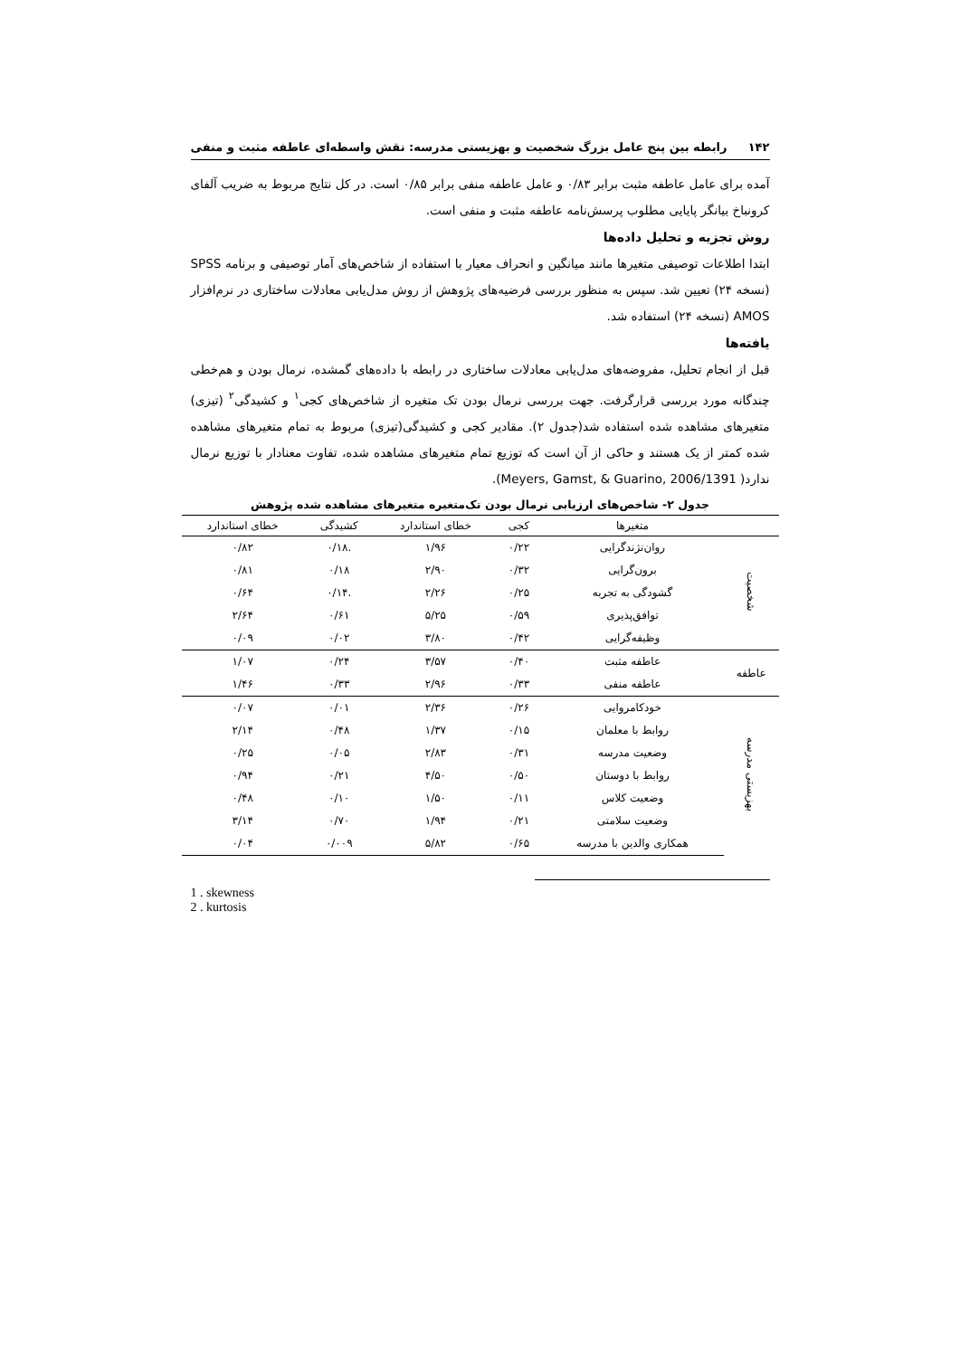۱۴۲ رابطه بین پنج عامل بزرگ شخصیت و بهزیستی مدرسه: نقش واسطه‌ای عاطفه مثبت و منفی
آمده برای عامل عاطفه مثبت برابر ۰/۸۳ و عامل عاطفه منفی برابر ۰/۸۵ است. در کل نتایج مربوط به ضریب آلفای کرونباخ بیانگر پایایی مطلوب پرسش‌نامه عاطفه مثبت و منفی است.
روش تجزیه و تحلیل داده‌ها
ابتدا اطلاعات توصیفی متغیرها مانند میانگین و انحراف معیار با استفاده از شاخص‌های آمار توصیفی و برنامه SPSS (نسخه ۲۴) تعیین شد. سپس به منظور بررسی فرضیه‌های پژوهش از روش مدل‌یابی معادلات ساختاری در نرم‌افزار AMOS (نسخه ۲۴) استفاده شد.
یافته‌ها
قبل از انجام تحلیل، مفروضه‌های مدل‌یابی معادلات ساختاری در رابطه با داده‌های گمشده، نرمال بودن و هم‌خطی چندگانه مورد بررسی قرارگرفت. جهت بررسی نرمال بودن تک متغیره از شاخص‌های کجی<sup>۱</sup> و کشیدگی<sup>۲</sup> (تیزی) متغیرهای مشاهده شده استفاده شد(جدول ۲). مقادیر کجی و کشیدگی(تیزی) مربوط به تمام متغیرهای مشاهده شده کمتر از یک هستند و حاکی از آن است که توزیع تمام متغیرهای مشاهده شده، تفاوت معنادار با توزیع نرمال ندارد( Meyers, Gamst, & Guarino, 2006/1391).
جدول ۲- شاخص‌های ارزیابی نرمال بودن تک‌متغیره متغیرهای مشاهده شده پژوهش
| | متغیرها | کجی | خطای استاندارد | کشیدگی | خطای استاندارد |
| --- | --- | --- | --- | --- | --- |
| شخصیت | روان‌نژندگرایی | ۰/۲۲ | ۱/۹۶ | .۰/۱۸ | ۰/۸۲ |
| | برون‌گرایی | ۰/۳۲ | ۲/۹۰ | ۰/۱۸ | ۰/۸۱ |
| | گشودگی به تجربه | ۰/۲۵ | ۲/۲۶ | .۰/۱۴ | ۰/۶۴ |
| | توافق‌پذیری | ۰/۵۹ | ۵/۲۵ | ۰/۶۱ | ۲/۶۴ |
| | وظیفه‌گرایی | ۰/۴۲ | ۳/۸۰ | ۰/۰۲ | ۰/۰۹ |
| عاطفه | عاطفه مثبت | ۰/۴۰ | ۳/۵۷ | ۰/۲۴ | ۱/۰۷ |
| | عاطفه منفی | ۰/۳۳ | ۲/۹۶ | ۰/۳۳ | ۱/۴۶ |
| بهزیستی مدرسه | خودکامروایی | ۰/۲۶ | ۲/۳۶ | ۰/۰۱ | ۰/۰۷ |
| | روابط با معلمان | ۰/۱۵ | ۱/۳۷ | ۰/۴۸ | ۲/۱۴ |
| | وضعیت مدرسه | ۰/۳۱ | ۲/۸۳ | ۰/۰۵ | ۰/۲۵ |
| | روابط با دوستان | ۰/۵۰ | ۴/۵۰ | ۰/۲۱ | ۰/۹۴ |
| | وضعیت کلاس | ۰/۱۱ | ۱/۵۰ | ۰/۱۰ | ۰/۴۸ |
| | وضعیت سلامتی | ۰/۲۱ | ۱/۹۴ | ۰/۷۰ | ۳/۱۴ |
| | همکاری والدین با مدرسه | ۰/۶۵ | ۵/۸۲ | ۰/۰۰۹ | ۰/۰۴ |
1 . skewness
2 . kurtosis